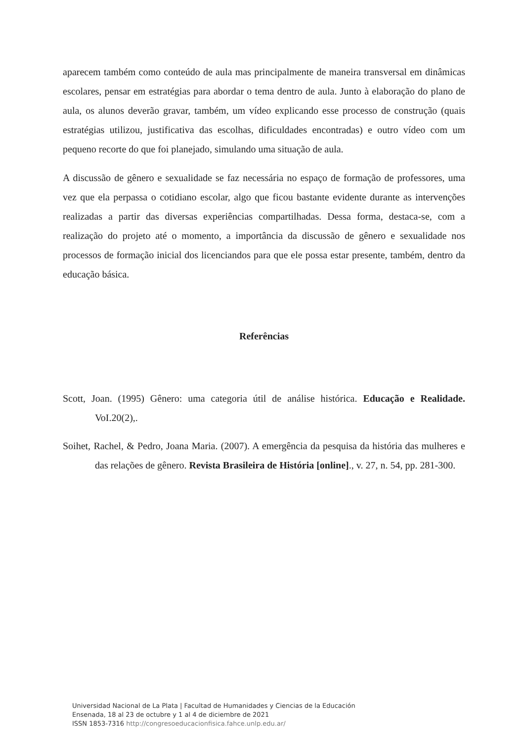aparecem também como conteúdo de aula mas principalmente de maneira transversal em dinâmicas escolares, pensar em estratégias para abordar o tema dentro de aula. Junto à elaboração do plano de aula, os alunos deverão gravar, também, um vídeo explicando esse processo de construção (quais estratégias utilizou, justificativa das escolhas, dificuldades encontradas) e outro vídeo com um pequeno recorte do que foi planejado, simulando uma situação de aula.
A discussão de gênero e sexualidade se faz necessária no espaço de formação de professores, uma vez que ela perpassa o cotidiano escolar, algo que ficou bastante evidente durante as intervenções realizadas a partir das diversas experiências compartilhadas. Dessa forma, destaca-se, com a realização do projeto até o momento, a importância da discussão de gênero e sexualidade nos processos de formação inicial dos licenciandos para que ele possa estar presente, também, dentro da educação básica.
Referências
Scott, Joan. (1995) Gênero: uma categoria útil de análise histórica. Educação e Realidade. VoI.20(2),.
Soihet, Rachel, & Pedro, Joana Maria. (2007). A emergência da pesquisa da história das mulheres e das relações de gênero. Revista Brasileira de História [online]., v. 27, n. 54, pp. 281-300.
Universidad Nacional de La Plata | Facultad de Humanidades y Ciencias de la Educación
Ensenada, 18 al 23 de octubre y 1 al 4 de diciembre de 2021
ISSN 1853-7316 http://congresoeducacionfisica.fahce.unlp.edu.ar/